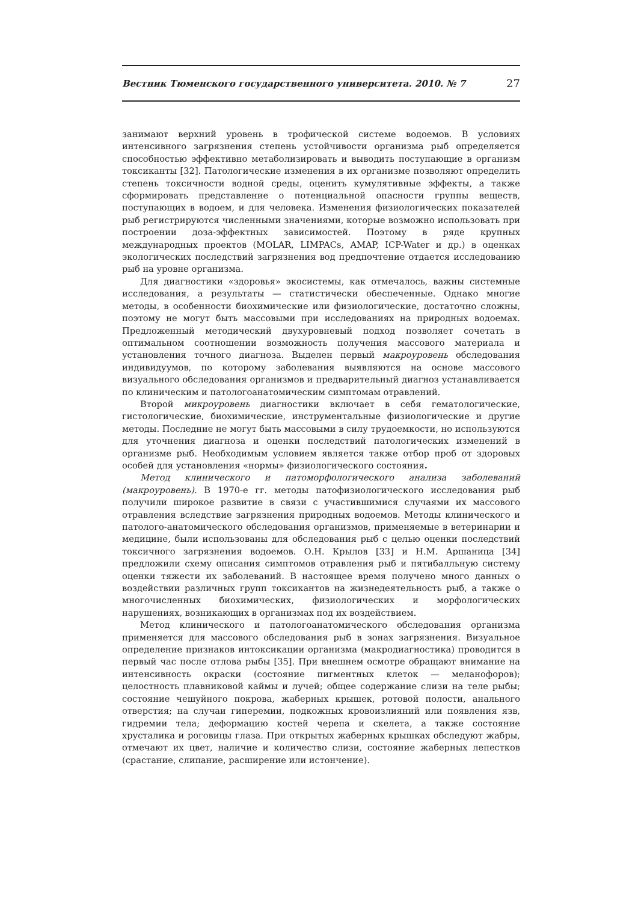Вестник Тюменского государственного университета. 2010. № 7 27
занимают верхний уровень в трофической системе водоемов. В условиях интенсивного загрязнения степень устойчивости организма рыб определяется способностью эффективно метаболизировать и выводить поступающие в организм токсиканты [32]. Патологические изменения в их организме позволяют определить степень токсичности водной среды, оценить кумулятивные эффекты, а также сформировать представление о потенциальной опасности группы веществ, поступающих в водоем, и для человека. Изменения физиологических показателей рыб регистрируются численными значениями, которые возможно использовать при построении доза-эффектных зависимостей. Поэтому в ряде крупных международных проектов (MOLAR, LIMPACs, AMAP, ICP-Water и др.) в оценках экологических последствий загрязнения вод предпочтение отдается исследованию рыб на уровне организма.
Для диагностики «здоровья» экосистемы, как отмечалось, важны системные исследования, а результаты — статистически обеспеченные. Однако многие методы, в особенности биохимические или физиологические, достаточно сложны, поэтому не могут быть массовыми при исследованиях на природных водоемах. Предложенный методический двухуровневый подход позволяет сочетать в оптимальном соотношении возможность получения массового материала и установления точного диагноза. Выделен первый макроуровень обследования индивидуумов, по которому заболевания выявляются на основе массового визуального обследования организмов и предварительный диагноз устанавливается по клиническим и патологоанатомическим симптомам отравлений.
Второй микроуровень диагностики включает в себя гематологические, гистологические, биохимические, инструментальные физиологические и другие методы. Последние не могут быть массовыми в силу трудоемкости, но используются для уточнения диагноза и оценки последствий патологических изменений в организме рыб. Необходимым условием является также отбор проб от здоровых особей для установления «нормы» физиологического состояния.
Метод клинического и патоморфологического анализа заболеваний (макроуровень). В 1970-е гг. методы патофизиологического исследования рыб получили широкое развитие в связи с участившимися случаями их массового отравления вследствие загрязнения природных водоемов. Методы клинического и патолого-анатомического обследования организмов, применяемые в ветеринарии и медицине, были использованы для обследования рыб с целью оценки последствий токсичного загрязнения водоемов. О.Н. Крылов [33] и Н.М. Аршаница [34] предложили схему описания симптомов отравления рыб и пятибалльную систему оценки тяжести их заболеваний. В настоящее время получено много данных о воздействии различных групп токсикантов на жизнедеятельность рыб, а также о многочисленных биохимических, физиологических и морфологических нарушениях, возникающих в организмах под их воздействием.
Метод клинического и патологоанатомического обследования организма применяется для массового обследования рыб в зонах загрязнения. Визуальное определение признаков интоксикации организма (макродиагностика) проводится в первый час после отлова рыбы [35]. При внешнем осмотре обращают внимание на интенсивность окраски (состояние пигментных клеток — меланофоров); целостность плавниковой каймы и лучей; общее содержание слизи на теле рыбы; состояние чешуйного покрова, жаберных крышек, ротовой полости, анального отверстия; на случаи гиперемии, подкожных кровоизлияний или появления язв, гидремии тела; деформацию костей черепа и скелета, а также состояние хрусталика и роговицы глаза. При открытых жаберных крышках обследуют жабры, отмечают их цвет, наличие и количество слизи, состояние жаберных лепестков (срастание, слипание, расширение или истончение).